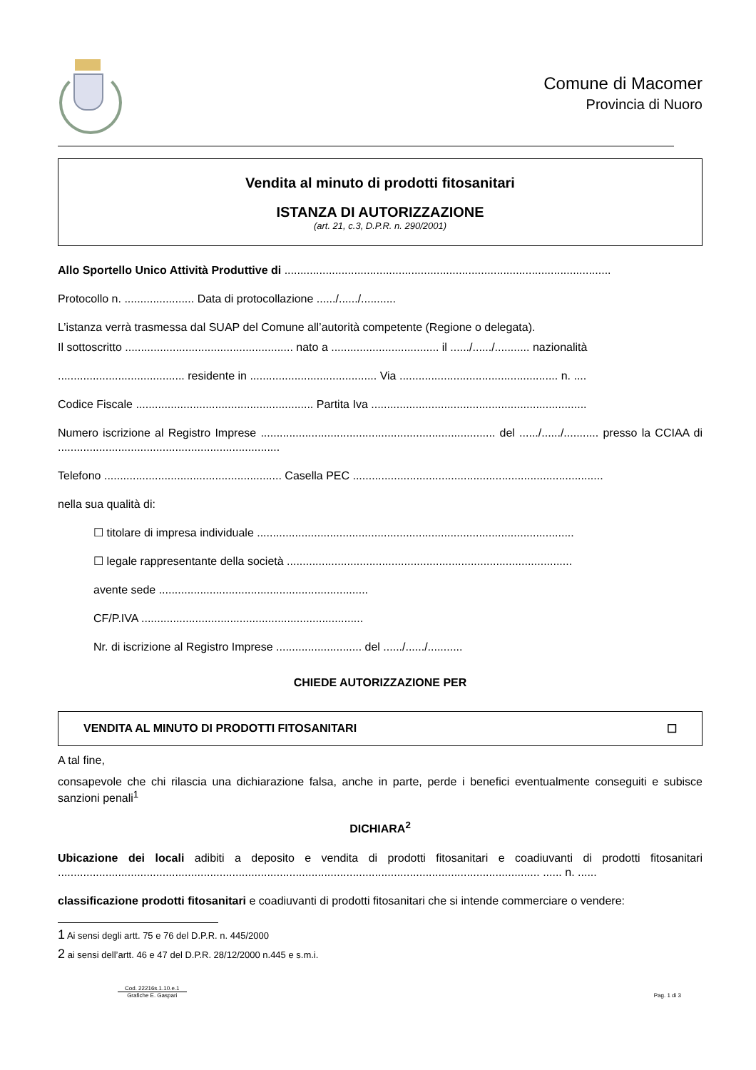Comune di Macomer
Provincia di Nuoro
Vendita al minuto di prodotti fitosanitari
ISTANZA DI AUTORIZZAZIONE
(art. 21, c.3, D.P.R. n. 290/2001)
Allo Sportello Unico Attività Produttive di .......................................................................................................
Protocollo n. ...................... Data di protocollazione ....../....../...........
L’istanza verrà trasmessa dal SUAP del Comune all’autorità competente (Regione o delegata).
Il sottoscritto ..................................................... nato a .................................. il ....../....../........... nazionalità
........................................ residente in ........................................ Via .................................................. n. ....
Codice Fiscale ........................................................ Partita Iva ....................................................................
Numero iscrizione al Registro Imprese .......................................................................... del ....../....../........... presso la CCIAA di ......................................................................
Telefono ........................................................ Casella PEC ...............................................................................
nella sua qualità di:
☐ titolare di impresa individuale ....................................................................................................
☐ legale rappresentante della società ..........................................................................................
avente sede ..................................................................
CF/P.IVA ......................................................................
Nr. di iscrizione al Registro Imprese ........................... del ....../....../...........
CHIEDE AUTORIZZAZIONE PER
VENDITA AL MINUTO DI PRODOTTI FITOSANITARI ☐
A tal fine,
consapevole che chi rilascia una dichiarazione falsa, anche in parte, perde i benefici eventualmente conseguiti e subisce sanzioni penali<sup>1</sup>
DICHIARA<sup>2</sup>
Ubicazione dei locali adibiti a deposito e vendita di prodotti fitosanitari e coadiuvanti di prodotti fitosanitari ........................................................................................................................................................ ...... n. ......
classificazione prodotti fitosanitari e coadiuvanti di prodotti fitosanitari che si intende commerciare o vendere:
1 Ai sensi degli artt. 75 e 76 del D.P.R. n. 445/2000
2 ai sensi dell’artt. 46 e 47 del D.P.R. 28/12/2000 n.445 e s.m.i.
Cod. 22216s.1.10.e.1
Grafiche E. Gaspari
Pag. 1 di 3